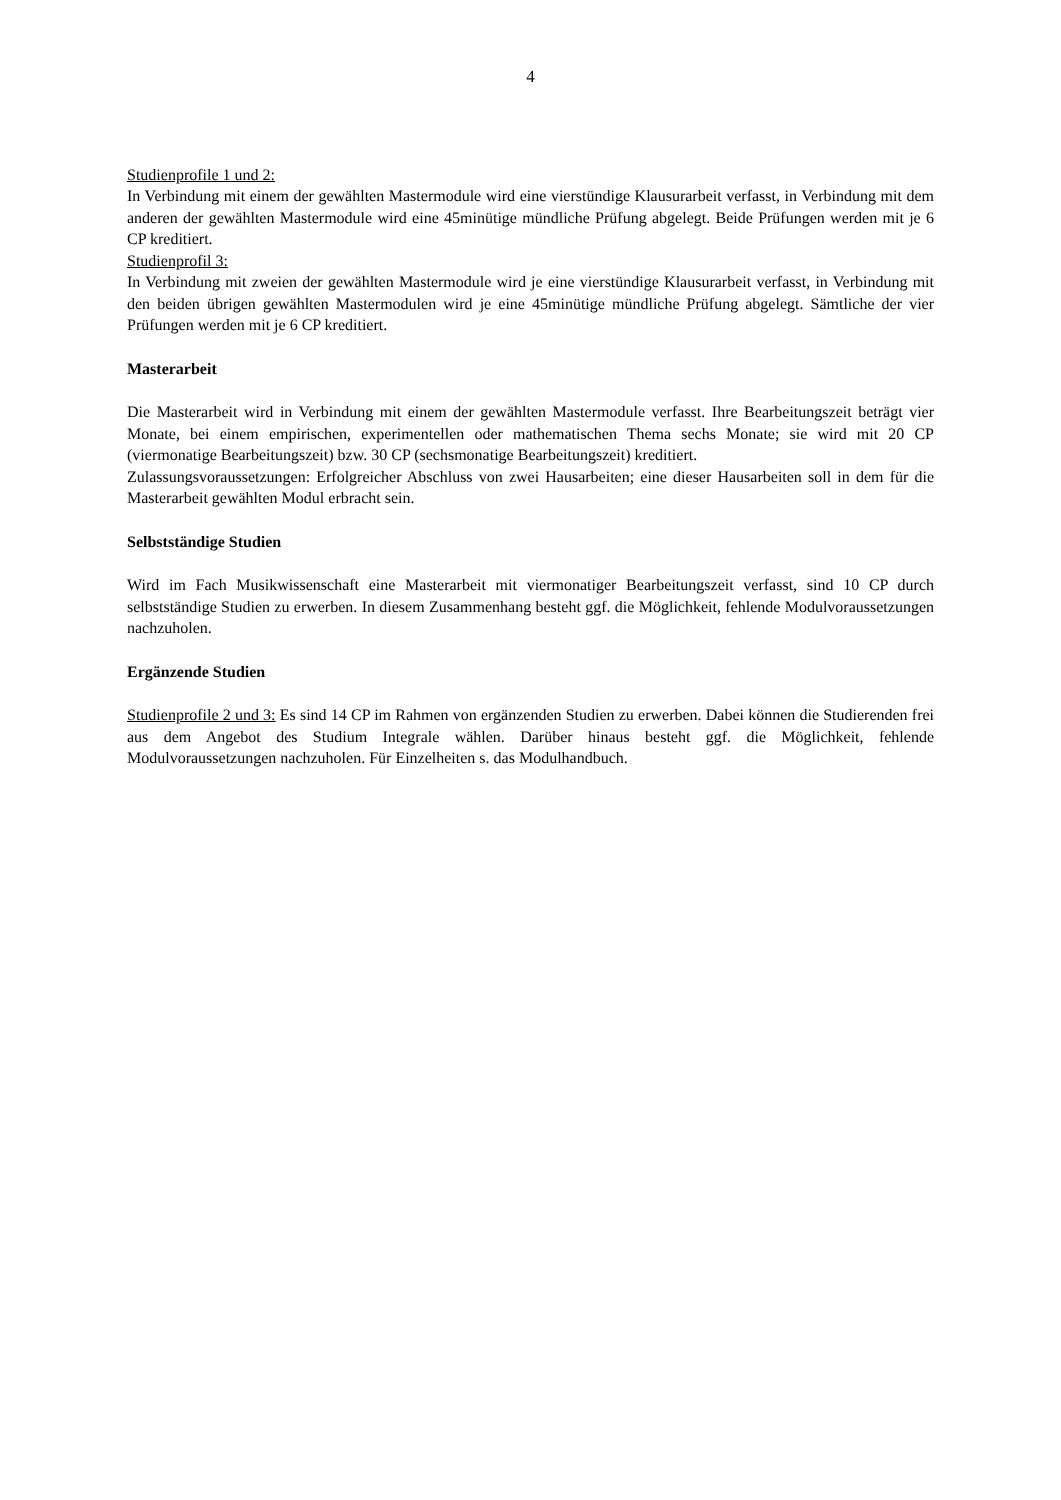4
Studienprofile 1 und 2:
In Verbindung mit einem der gewählten Mastermodule wird eine vierstündige Klausurarbeit verfasst, in Verbindung mit dem anderen der gewählten Mastermodule wird eine 45minütige mündliche Prüfung abgelegt. Beide Prüfungen werden mit je 6 CP kreditiert.
Studienprofil 3:
In Verbindung mit zweien der gewählten Mastermodule wird je eine vierstündige Klausurarbeit verfasst, in Verbindung mit den beiden übrigen gewählten Mastermodulen wird je eine 45minütige mündliche Prüfung abgelegt. Sämtliche der vier Prüfungen werden mit je 6 CP kreditiert.
Masterarbeit
Die Masterarbeit wird in Verbindung mit einem der gewählten Mastermodule verfasst. Ihre Bearbeitungszeit beträgt vier Monate, bei einem empirischen, experimentellen oder mathematischen Thema sechs Monate; sie wird mit 20 CP (viermonatige Bearbeitungszeit) bzw. 30 CP (sechsmonatige Bearbeitungszeit) kreditiert.
Zulassungsvoraussetzungen: Erfolgreicher Abschluss von zwei Hausarbeiten; eine dieser Hausarbeiten soll in dem für die Masterarbeit gewählten Modul erbracht sein.
Selbstständige Studien
Wird im Fach Musikwissenschaft eine Masterarbeit mit viermonatiger Bearbeitungszeit verfasst, sind 10 CP durch selbstständige Studien zu erwerben. In diesem Zusammenhang besteht ggf. die Möglichkeit, fehlende Modulvoraussetzungen nachzuholen.
Ergänzende Studien
Studienprofile 2 und 3: Es sind 14 CP im Rahmen von ergänzenden Studien zu erwerben. Dabei können die Studierenden frei aus dem Angebot des Studium Integrale wählen. Darüber hinaus besteht ggf. die Möglichkeit, fehlende Modulvoraussetzungen nachzuholen. Für Einzelheiten s. das Modulhandbuch.